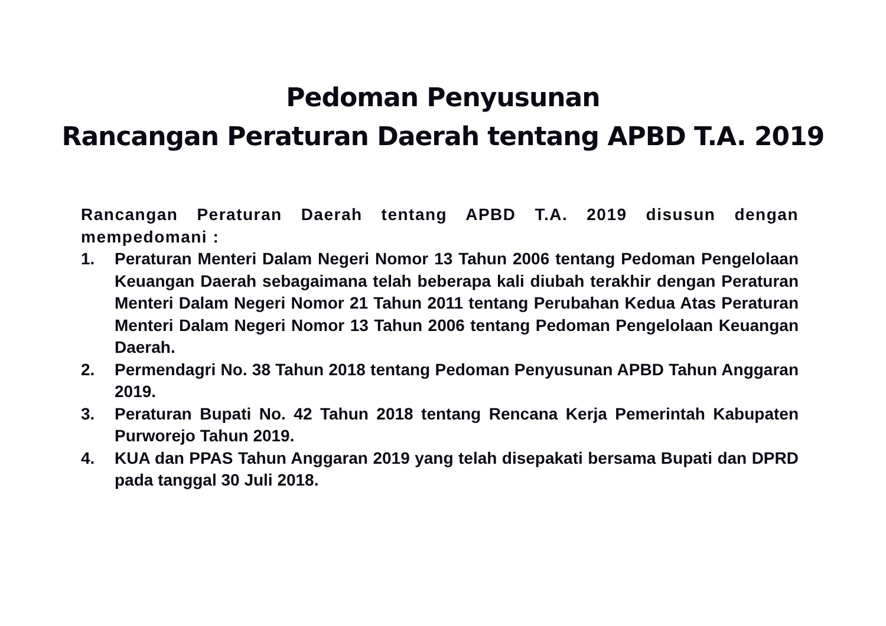Pedoman Penyusunan
Rancangan Peraturan Daerah tentang APBD T.A. 2019
Rancangan Peraturan Daerah tentang APBD T.A. 2019 disusun dengan mempedomani :
1. Peraturan Menteri Dalam Negeri Nomor 13 Tahun 2006 tentang Pedoman Pengelolaan Keuangan Daerah sebagaimana telah beberapa kali diubah terakhir dengan Peraturan Menteri Dalam Negeri Nomor 21 Tahun 2011 tentang Perubahan Kedua Atas Peraturan Menteri Dalam Negeri Nomor 13 Tahun 2006 tentang Pedoman Pengelolaan Keuangan Daerah.
2. Permendagri No. 38 Tahun 2018 tentang Pedoman Penyusunan APBD Tahun Anggaran 2019.
3. Peraturan Bupati No. 42 Tahun 2018 tentang Rencana Kerja Pemerintah Kabupaten Purworejo Tahun 2019.
4. KUA dan PPAS Tahun Anggaran 2019 yang telah disepakati bersama Bupati dan DPRD pada tanggal 30 Juli 2018.